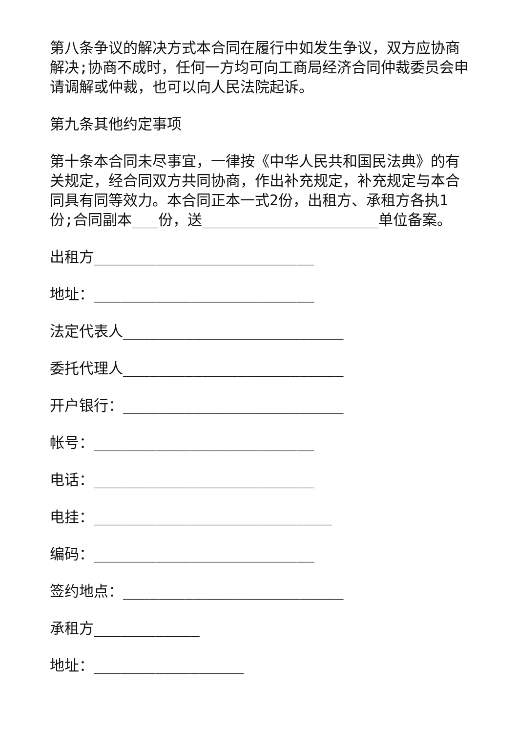第八条争议的解决方式本合同在履行中如发生争议，双方应协商解决;协商不成时，任何一方均可向工商局经济合同仲裁委员会申请调解或仲裁，也可以向人民法院起诉。
第九条其他约定事项
第十条本合同未尽事宜，一律按《中华人民共和国民法典》的有关规定，经合同双方共同协商，作出补充规定，补充规定与本合同具有同等效力。本合同正本一式2份，出租方、承租方各执1份;合同副本___份，送____________________单位备案。
出租方_________________________
地址：_________________________
法定代表人_________________________
委托代理人_________________________
开户银行：_________________________
帐号：_________________________
电话：_________________________
电挂：___________________________
编码：_________________________
签约地点：_________________________
承租方____________
地址：_________________